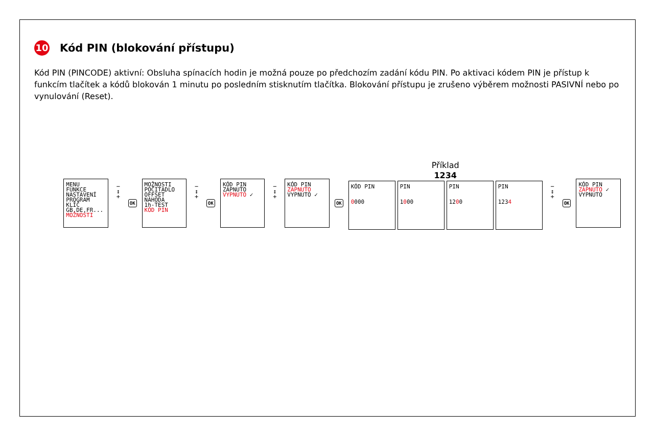10 Kód PIN (blokování přístupu)
Kód PIN (PINCODE) aktivní: Obsluha spínacích hodin je možná pouze po předchozím zadání kódu PIN. Po aktivaci kódem PIN je přístup k funkcím tlačítek a kódů blokován 1 minutu po posledním stisknutím tlačítka. Blokování přístupu je zrušeno výběrem možnosti PASIVNÍ nebo po vynulování (Reset).
MENU
FUNKCE
NASTAVENÍ
PROGRAM
KLÍČ
GB,DE,FR...
MOŽNOSTI
− ↕ +
OK
MOŽNOSTI
POČITADLO
OFFSET
NÁHODA
1h-TEST
KÓD PIN
− ↕ +
OK
KÓD PIN
ZAPNUTO
VYPNUTO ✓
− ↕ +
KÓD PIN
ZAPNUTO
VYPNUTO ✓
OK
Příklad
1234
KÓD PIN
0000
PIN
1000
PIN
1200
PIN
1234
− ↕ +
OK
KÓD PIN
ZAPNUTO ✓
VYPNUTO